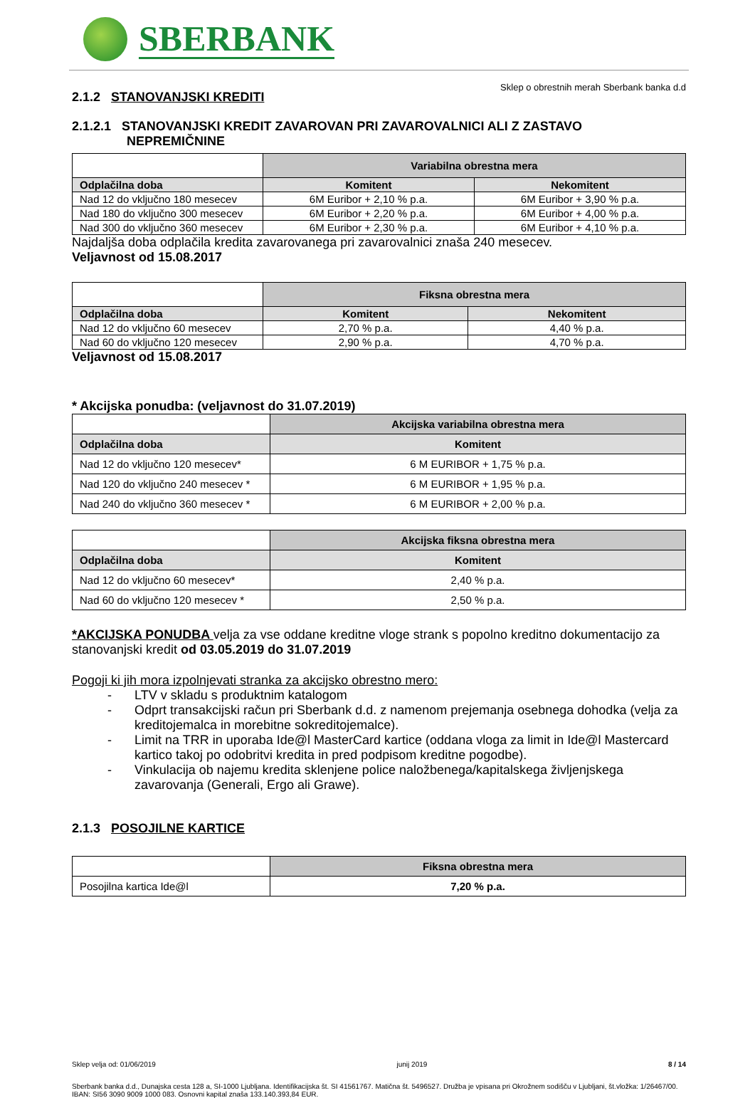SBERBANK
Sklep o obrestnih merah Sberbank banka d.d
2.1.2 STANOVANJSKI KREDITI
2.1.2.1 STANOVANJSKI KREDIT ZAVAROVAN PRI ZAVAROVALNICI ALI Z ZASTAVO
NEPREMIČNINE
| | Variabilna obrestna mera | |
| Odplačilna doba | Komitent | Nekomitent |
| Nad 12 do vključno 180 mesecev | 6M Euribor + 2,10 % p.a. | 6M Euribor + 3,90 % p.a. |
| Nad 180 do vključno 300 mesecev | 6M Euribor + 2,20 % p.a. | 6M Euribor + 4,00 % p.a. |
| Nad 300 do vključno 360 mesecev | 6M Euribor + 2,30 % p.a. | 6M Euribor + 4,10 % p.a. |
Najdaljša doba odplačila kredita zavarovanega pri zavarovalnici znaša 240 mesecev.
Veljavnost od 15.08.2017
| | Fiksna obrestna mera | |
| Odplačilna doba | Komitent | Nekomitent |
| Nad 12 do vključno 60 mesecev | 2,70 % p.a. | 4,40 % p.a. |
| Nad 60 do vključno 120 mesecev | 2,90 % p.a. | 4,70 % p.a. |
Veljavnost od 15.08.2017
* Akcijska ponudba: (veljavnost do 31.07.2019)
| | Akcijska variabilna obrestna mera |
| Odplačilna doba | Komitent |
| Nad 12 do vključno 120 mesecev* | 6 M EURIBOR + 1,75 % p.a. |
| Nad 120 do vključno 240 mesecev * | 6 M EURIBOR + 1,95 % p.a. |
| Nad 240 do vključno 360 mesecev * | 6 M EURIBOR + 2,00 % p.a. |
| | Akcijska fiksna obrestna mera |
| Odplačilna doba | Komitent |
| Nad 12 do vključno 60 mesecev* | 2,40 % p.a. |
| Nad 60 do vključno 120 mesecev * | 2,50 % p.a. |
*AKCIJSKA PONUDBA velja za vse oddane kreditne vloge strank s popolno kreditno dokumentacijo za stanovanjski kredit od 03.05.2019 do 31.07.2019
Pogoji ki jih mora izpolnjevati stranka za akcijsko obrestno mero:
- LTV v skladu s produktnim katalogom
- Odprt transakcijski račun pri Sberbank d.d. z namenom prejemanja osebnega dohodka (velja za kreditojemalca in morebitne sokreditojemalce).
- Limit na TRR in uporaba Ide@l MasterCard kartice (oddana vloga za limit in Ide@l Mastercard kartico takoj po odobritvi kredita in pred podpisom kreditne pogodbe).
- Vinkulacija ob najemu kredita sklenjene police naložbenega/kapitalskega življenjskega zavarovanja (Generali, Ergo ali Grawe).
2.1.3 POSOJILNE KARTICE
| | Fiksna obrestna mera |
| Posojilna kartica Ide@l | 7,20 % p.a. |
Sklep velja od: 01/06/2019 junij 2019 8 / 14
Sberbank banka d.d., Dunajska cesta 128 a, SI-1000 Ljubljana. Identifikacijska št. SI 41561767. Matična št. 5496527. Družba je vpisana pri Okrožnem sodišču v Ljubljani, št.vložka: 1/26467/00. IBAN: SI56 3090 9009 1000 083. Osnovni kapital znaša 133.140.393,84 EUR.